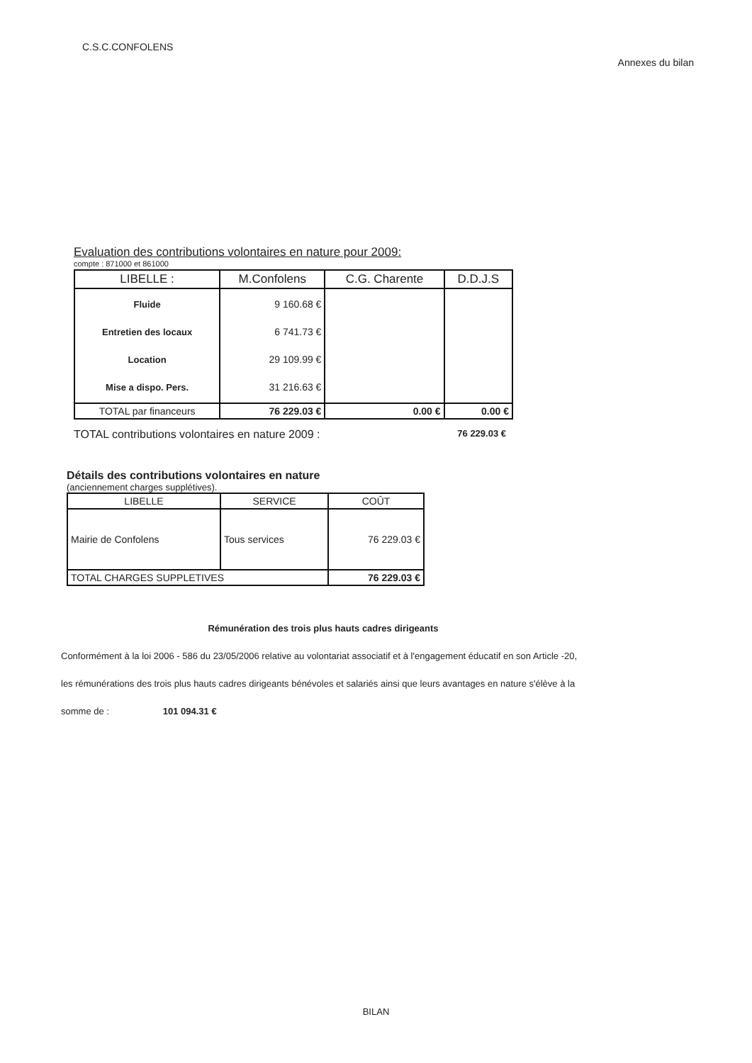C.S.C.CONFOLENS
Annexes du bilan
Evaluation des contributions volontaires en nature pour 2009:
compte : 871000 et 861000
| LIBELLE : | M.Confolens | C.G. Charente | D.D.J.S |
| --- | --- | --- | --- |
| Fluide Entretien des locaux Location Mise a dispo. Pers. | 9 160.68 € 6 741.73 € 29 109.99 € 31 216.63 € | | |
| TOTAL par financeurs | 76 229.03 € | 0.00 € | 0.00 € |
TOTAL contributions volontaires en nature 2009 : 76 229.03 €
Détails des contributions volontaires en nature
(anciennement charges supplétives).
| LIBELLE | SERVICE | COÛT |
| --- | --- | --- |
| Mairie de Confolens | Tous services | 76 229.03 € |
| TOTAL CHARGES SUPPLETIVES | | 76 229.03 € |
Rémunération des trois plus hauts cadres dirigeants
Conformément à la loi 2006 - 586 du 23/05/2006 relative au volontariat associatif et à l'engagement éducatif en son Article -20, les rémunérations des trois plus hauts cadres dirigeants bénévoles et salariés ainsi que leurs avantages en nature s'élève à la somme de : 101 094.31 €
BILAN